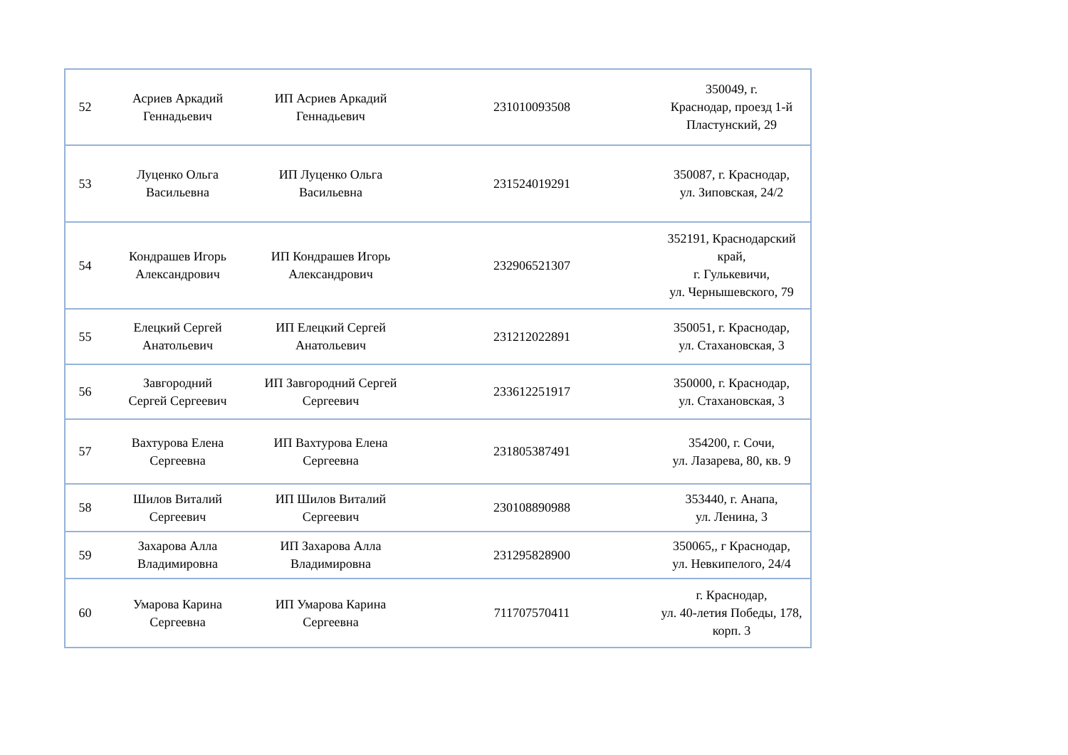| 52 | Асриев Аркадий Геннадьевич | ИП Асриев Аркадий Геннадьевич | 231010093508 | 350049, г. Краснодар, проезд 1-й Пластунский, 29 |
| 53 | Луценко Ольга Васильевна | ИП Луценко Ольга Васильевна | 231524019291 | 350087, г. Краснодар, ул. Зиповская, 24/2 |
| 54 | Кондрашев Игорь Александрович | ИП Кондрашев Игорь Александрович | 232906521307 | 352191, Краснодарский край, г. Гулькевичи, ул. Чернышевского, 79 |
| 55 | Елецкий Сергей Анатольевич | ИП Елецкий Сергей Анатольевич | 231212022891 | 350051, г. Краснодар, ул. Стахановская, 3 |
| 56 | Завгородний Сергей Сергеевич | ИП Завгородний Сергей Сергеевич | 233612251917 | 350000, г. Краснодар, ул. Стахановская, 3 |
| 57 | Вахтурова Елена Сергеевна | ИП Вахтурова Елена Сергеевна | 231805387491 | 354200, г. Сочи, ул. Лазарева, 80, кв. 9 |
| 58 | Шилов Виталий Сергеевич | ИП Шилов Виталий Сергеевич | 230108890988 | 353440, г. Анапа, ул. Ленина, 3 |
| 59 | Захарова Алла Владимировна | ИП Захарова Алла Владимировна | 231295828900 | 350065,, г Краснодар, ул. Невкипелого, 24/4 |
| 60 | Умарова Карина Сергеевна | ИП Умарова Карина Сергеевна | 711707570411 | г. Краснодар, ул. 40-летия Победы, 178, корп. 3 |